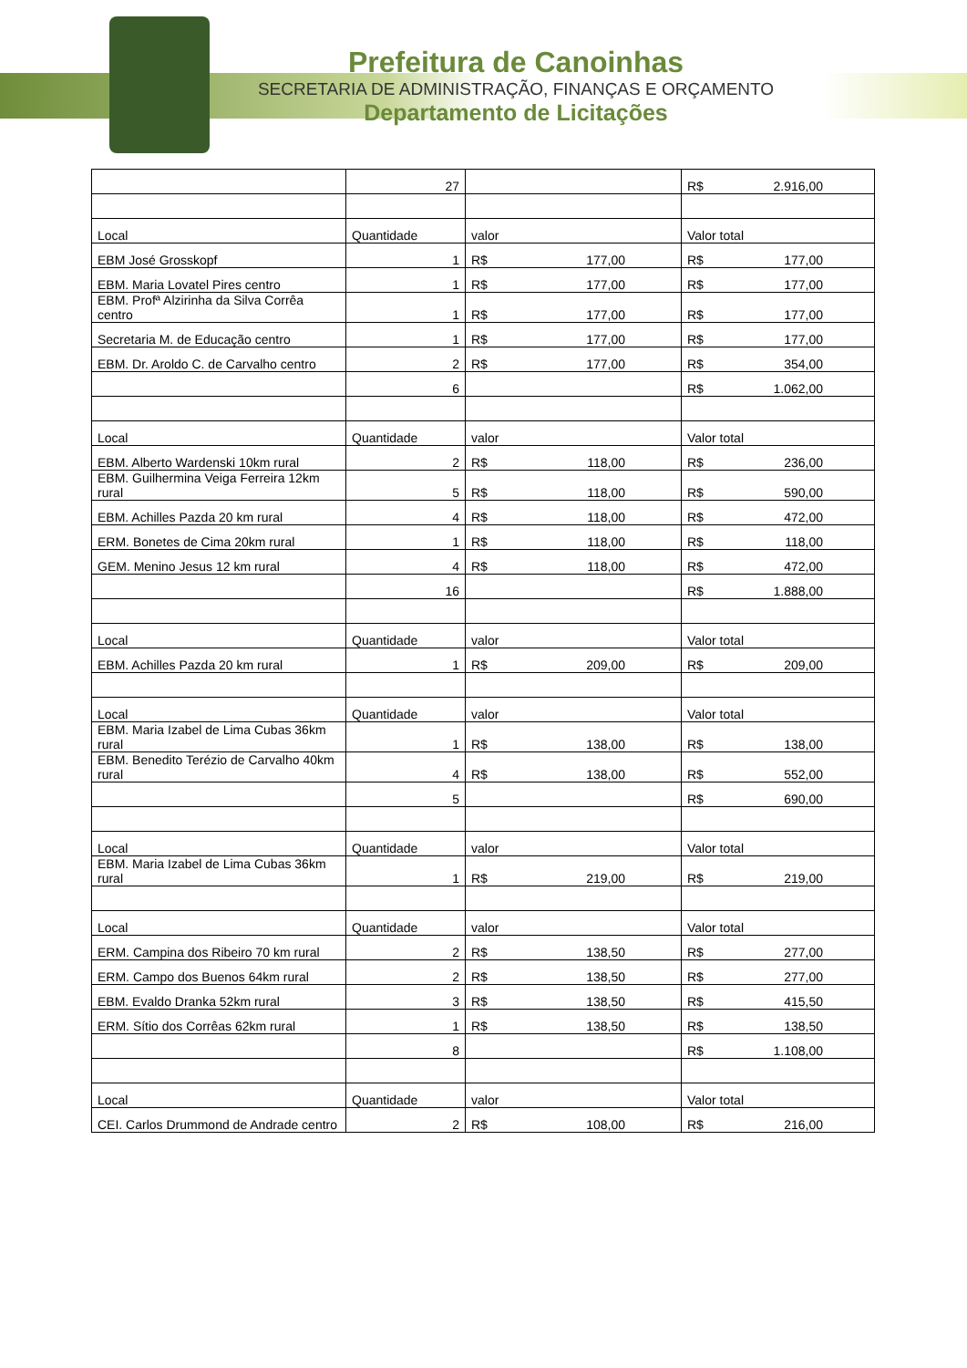Prefeitura de Canoinhas
SECRETARIA DE ADMINISTRAÇÃO, FINANÇAS E ORÇAMENTO
Departamento de Licitações
| | 27 | | R$ 2.916,00 |
| Local | Quantidade | valor | Valor total |
| EBM José Grosskopf | 1 | R$ 177,00 | R$ 177,00 |
| EBM. Maria Lovatel Pires centro | 1 | R$ 177,00 | R$ 177,00 |
| EBM. Profª Alzirinha da Silva Corrêa centro | 1 | R$ 177,00 | R$ 177,00 |
| Secretaria M. de Educação centro | 1 | R$ 177,00 | R$ 177,00 |
| EBM. Dr. Aroldo C. de Carvalho centro | 2 | R$ 177,00 | R$ 354,00 |
| | 6 | | R$ 1.062,00 |
| Local | Quantidade | valor | Valor total |
| EBM. Alberto Wardenski 10km rural | 2 | R$ 118,00 | R$ 236,00 |
| EBM. Guilhermina Veiga Ferreira 12km rural | 5 | R$ 118,00 | R$ 590,00 |
| EBM. Achilles Pazda 20 km rural | 4 | R$ 118,00 | R$ 472,00 |
| ERM. Bonetes de Cima 20km rural | 1 | R$ 118,00 | R$ 118,00 |
| GEM. Menino Jesus 12 km rural | 4 | R$ 118,00 | R$ 472,00 |
| | 16 | | R$ 1.888,00 |
| Local | Quantidade | valor | Valor total |
| EBM. Achilles Pazda 20 km rural | 1 | R$ 209,00 | R$ 209,00 |
| Local | Quantidade | valor | Valor total |
| EBM. Maria Izabel de Lima Cubas 36km rural | 1 | R$ 138,00 | R$ 138,00 |
| EBM. Benedito Terézio de Carvalho 40km rural | 4 | R$ 138,00 | R$ 552,00 |
| | 5 | | R$ 690,00 |
| Local | Quantidade | valor | Valor total |
| EBM. Maria Izabel de Lima Cubas 36km rural | 1 | R$ 219,00 | R$ 219,00 |
| Local | Quantidade | valor | Valor total |
| ERM. Campina dos Ribeiro 70 km rural | 2 | R$ 138,50 | R$ 277,00 |
| ERM. Campo dos Buenos 64km rural | 2 | R$ 138,50 | R$ 277,00 |
| EBM. Evaldo Dranka 52km rural | 3 | R$ 138,50 | R$ 415,50 |
| ERM. Sítio dos Corrêas 62km rural | 1 | R$ 138,50 | R$ 138,50 |
| | 8 | | R$ 1.108,00 |
| Local | Quantidade | valor | Valor total |
| CEI. Carlos Drummond de Andrade centro | 2 | R$ 108,00 | R$ 216,00 |